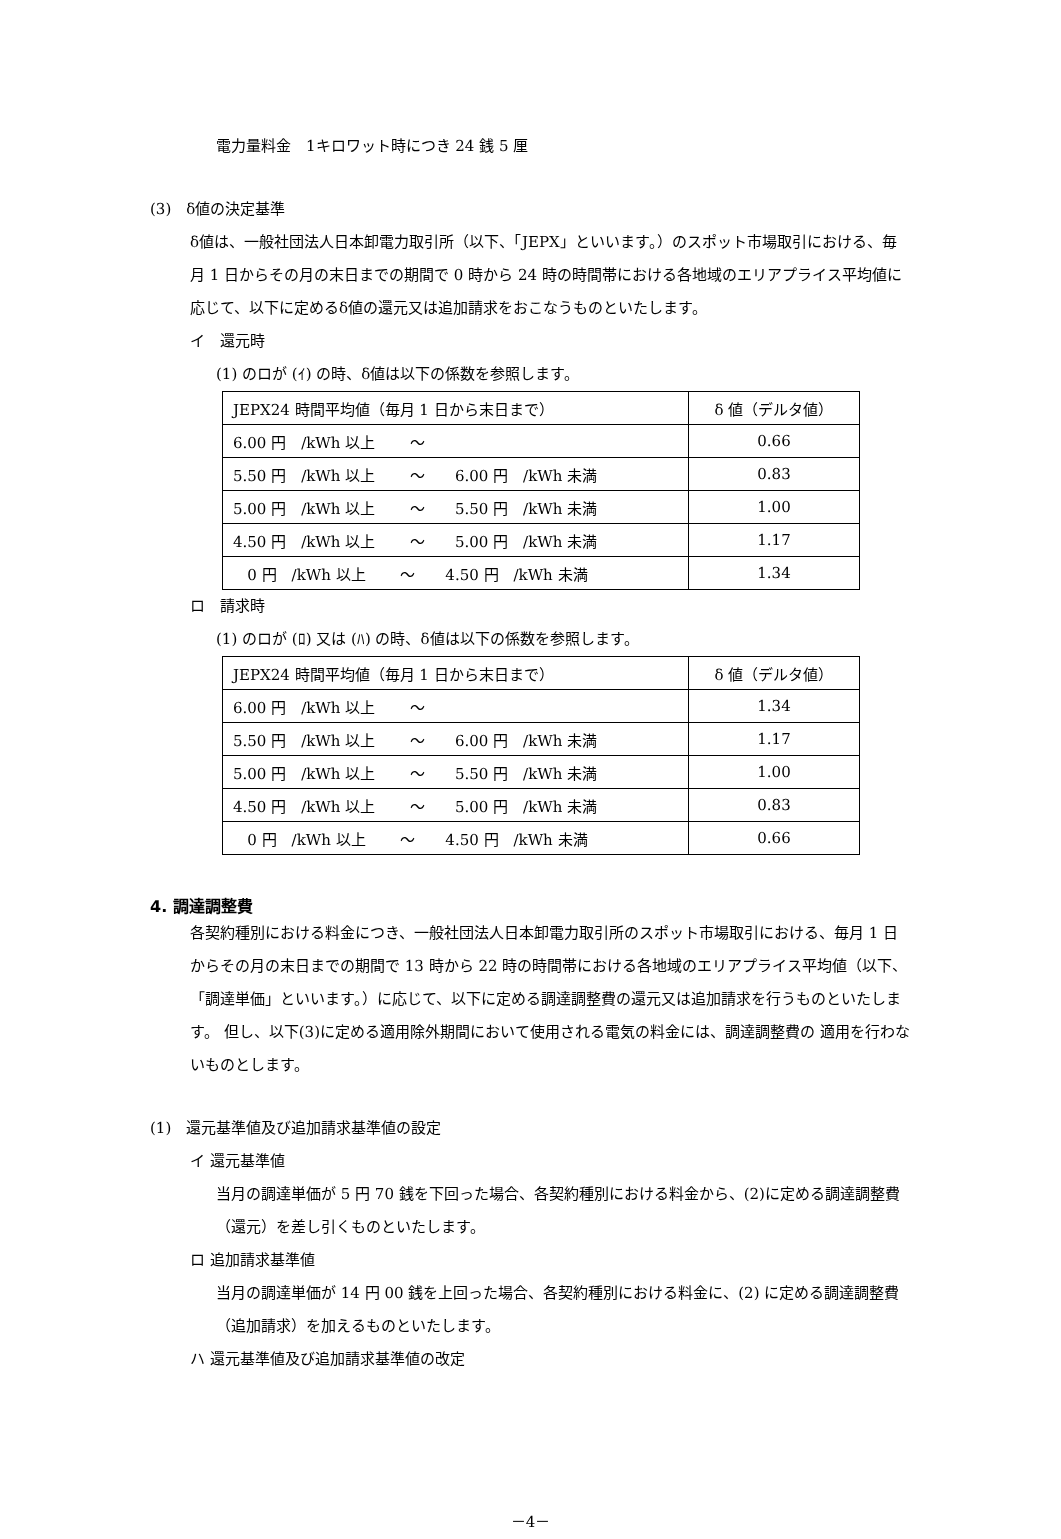電力量料金　1キロワット時につき 24 銭 5 厘
(3)　δ値の決定基準
δ値は、一般社団法人日本卸電力取引所（以下、「JEPX」といいます。）のスポット市場取引における、毎月 1 日からその月の末日までの期間で 0 時から 24 時の時間帯における各地域のエリアプライス平均値に応じて、以下に定めるδ値の還元又は追加請求をおこなうものといたします。
イ　還元時
(1) のロが (ｲ) の時、δ値は以下の係数を参照します。
| JEPX24 時間平均値（毎月 1 日から末日まで） | δ 値（デルタ値） |
| 6.00 円 /kWh 以上 ～ | 0.66 |
| 5.50 円 /kWh 以上 ～ 6.00 円 /kWh 未満 | 0.83 |
| 5.00 円 /kWh 以上 ～ 5.50 円 /kWh 未満 | 1.00 |
| 4.50 円 /kWh 以上 ～ 5.00 円 /kWh 未満 | 1.17 |
| 0 円 /kWh 以上 ～ 4.50 円 /kWh 未満 | 1.34 |
ロ　請求時
(1) のロが (ﾛ) 又は (ﾊ) の時、δ値は以下の係数を参照します。
| JEPX24 時間平均値（毎月 1 日から末日まで） | δ 値（デルタ値） |
| 6.00 円 /kWh 以上 ～ | 1.34 |
| 5.50 円 /kWh 以上 ～ 6.00 円 /kWh 未満 | 1.17 |
| 5.00 円 /kWh 以上 ～ 5.50 円 /kWh 未満 | 1.00 |
| 4.50 円 /kWh 以上 ～ 5.00 円 /kWh 未満 | 0.83 |
| 0 円 /kWh 以上 ～ 4.50 円 /kWh 未満 | 0.66 |
4. 調達調整費
各契約種別における料金につき、一般社団法人日本卸電力取引所のスポット市場取引における、毎月 1 日からその月の末日までの期間で 13 時から 22 時の時間帯における各地域のエリアプライス平均値（以下、「調達単価」といいます。）に応じて、以下に定める調達調整費の還元又は追加請求を行うものといたします。 但し、以下(3)に定める適用除外期間において使用される電気の料金には、調達調整費の 適用を行わないものとします。
(1)　還元基準値及び追加請求基準値の設定
イ 還元基準値
当月の調達単価が 5 円 70 銭を下回った場合、各契約種別における料金から、(2)に定める調達調整費（還元）を差し引くものといたします。
ロ 追加請求基準値
当月の調達単価が 14 円 00 銭を上回った場合、各契約種別における料金に、(2) に定める調達調整費（追加請求）を加えるものといたします。
ハ 還元基準値及び追加請求基準値の改定
－4－